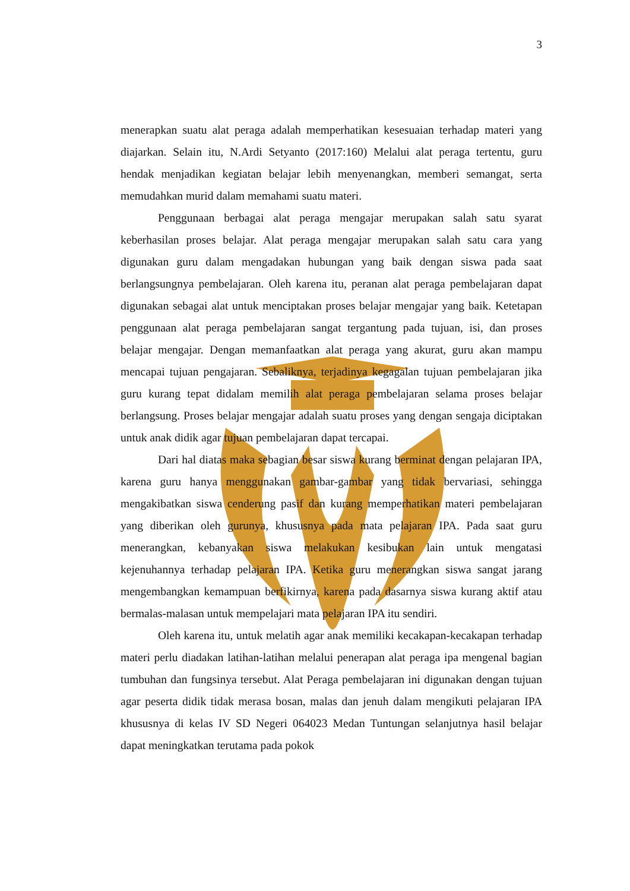3
menerapkan suatu alat peraga adalah memperhatikan kesesuaian terhadap materi yang diajarkan. Selain itu, N.Ardi Setyanto (2017:160) Melalui alat peraga tertentu, guru hendak menjadikan kegiatan belajar lebih menyenangkan, memberi semangat, serta memudahkan murid dalam memahami suatu materi.
Penggunaan berbagai alat peraga mengajar merupakan salah satu syarat keberhasilan proses belajar. Alat peraga mengajar merupakan salah satu cara yang digunakan guru dalam mengadakan hubungan yang baik dengan siswa pada saat berlangsungnya pembelajaran. Oleh karena itu, peranan alat peraga pembelajaran dapat digunakan sebagai alat untuk menciptakan proses belajar mengajar yang baik. Ketetapan penggunaan alat peraga pembelajaran sangat tergantung pada tujuan, isi, dan proses belajar mengajar. Dengan memanfaatkan alat peraga yang akurat, guru akan mampu mencapai tujuan pengajaran. Sebaliknya, terjadinya kegagalan tujuan pembelajaran jika guru kurang tepat didalam memilih alat peraga pembelajaran selama proses belajar berlangsung. Proses belajar mengajar adalah suatu proses yang dengan sengaja diciptakan untuk anak didik agar tujuan pembelajaran dapat tercapai.
Dari hal diatas maka sebagian besar siswa kurang berminat dengan pelajaran IPA, karena guru hanya menggunakan gambar-gambar yang tidak bervariasi, sehingga mengakibatkan siswa cenderung pasif dan kurang memperhatikan materi pembelajaran yang diberikan oleh gurunya, khususnya pada mata pelajaran IPA. Pada saat guru menerangkan, kebanyakan siswa melakukan kesibukan lain untuk mengatasi kejenuhannya terhadap pelajaran IPA. Ketika guru menerangkan siswa sangat jarang mengembangkan kemampuan berfikirnya, karena pada dasarnya siswa kurang aktif atau bermalas-malasan untuk mempelajari mata pelajaran IPA itu sendiri.
Oleh karena itu, untuk melatih agar anak memiliki kecakapan-kecakapan terhadap materi perlu diadakan latihan-latihan melalui penerapan alat peraga ipa mengenal bagian tumbuhan dan fungsinya tersebut. Alat Peraga pembelajaran ini digunakan dengan tujuan agar peserta didik tidak merasa bosan, malas dan jenuh dalam mengikuti pelajaran IPA khususnya di kelas IV SD Negeri 064023 Medan Tuntungan selanjutnya hasil belajar dapat meningkatkan terutama pada pokok